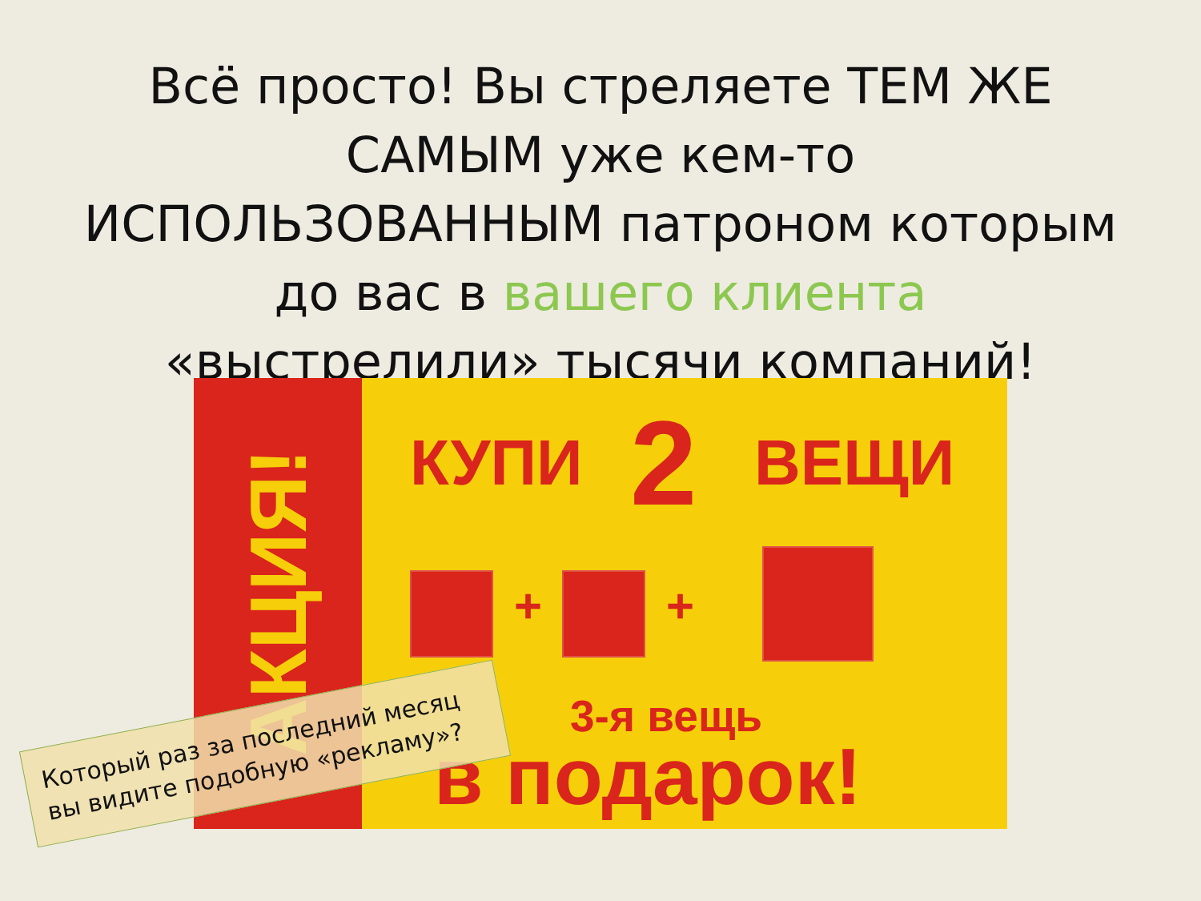Всё просто! Вы стреляете ТЕМ ЖЕ САМЫМ уже кем-то ИСПОЛЬЗОВАННЫМ патроном которым до вас в вашего клиента «выстрелили» тысячи компаний!
АКЦИЯ!
КУПИ 2 ВЕЩИ
+ +
3-я вещь
в подарок!
Который раз за последний месяц вы видите подобную «рекламу»?